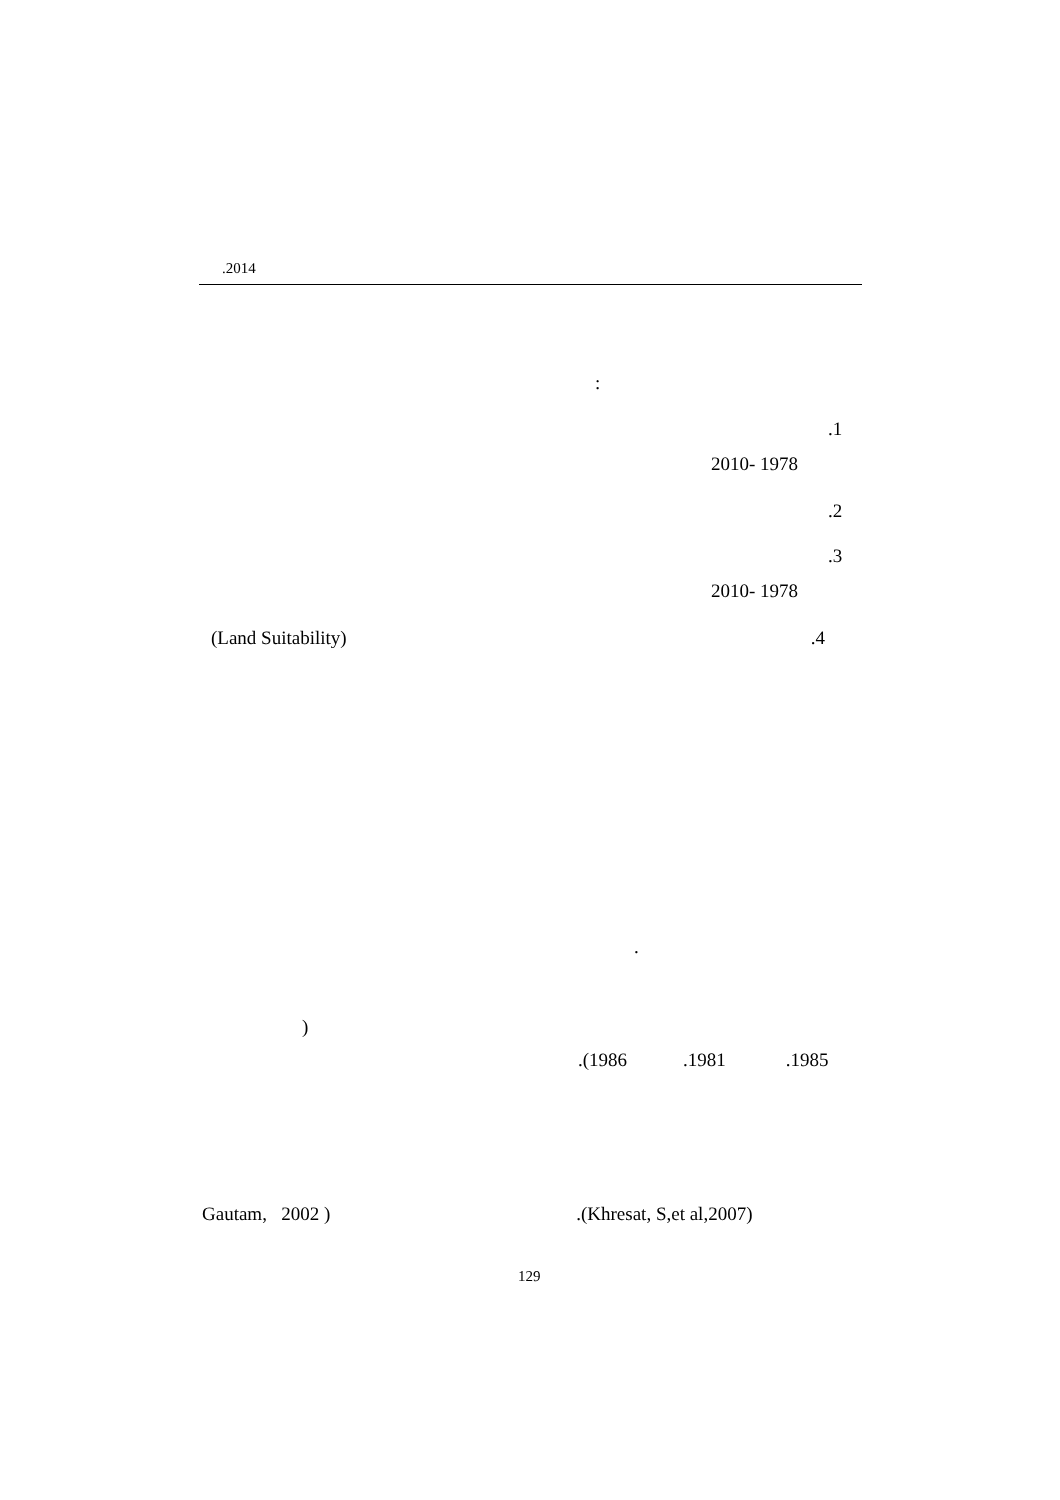.2014
:
.1
2010- 1978
.2
.3
2010- 1978
(Land Suitability).4
.
)
.(1986.1981.1985
Gautam, 2002 ).(Khresat, S,et al,2007)
129